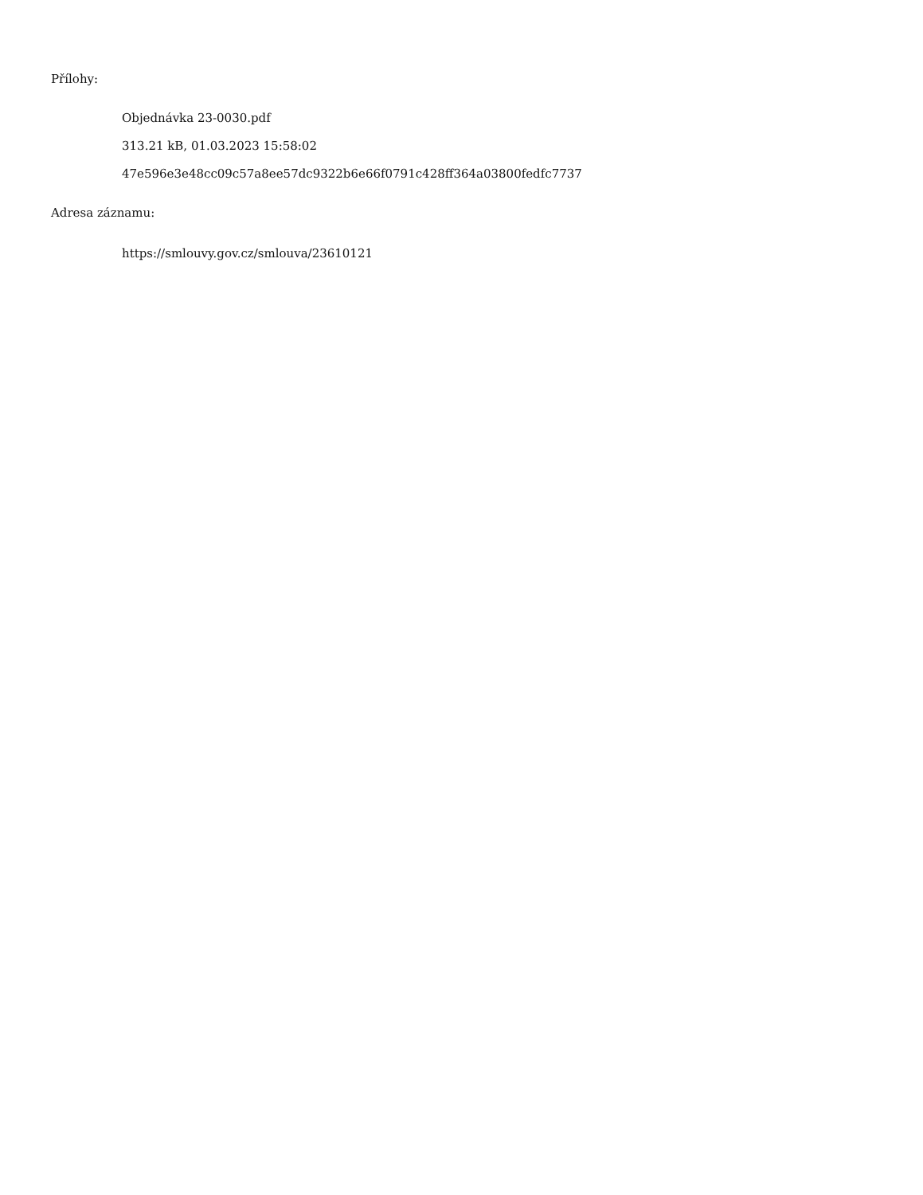Přílohy:
Objednávka 23-0030.pdf
313.21 kB, 01.03.2023 15:58:02
47e596e3e48cc09c57a8ee57dc9322b6e66f0791c428ff364a03800fedfc7737
Adresa záznamu:
https://smlouvy.gov.cz/smlouva/23610121